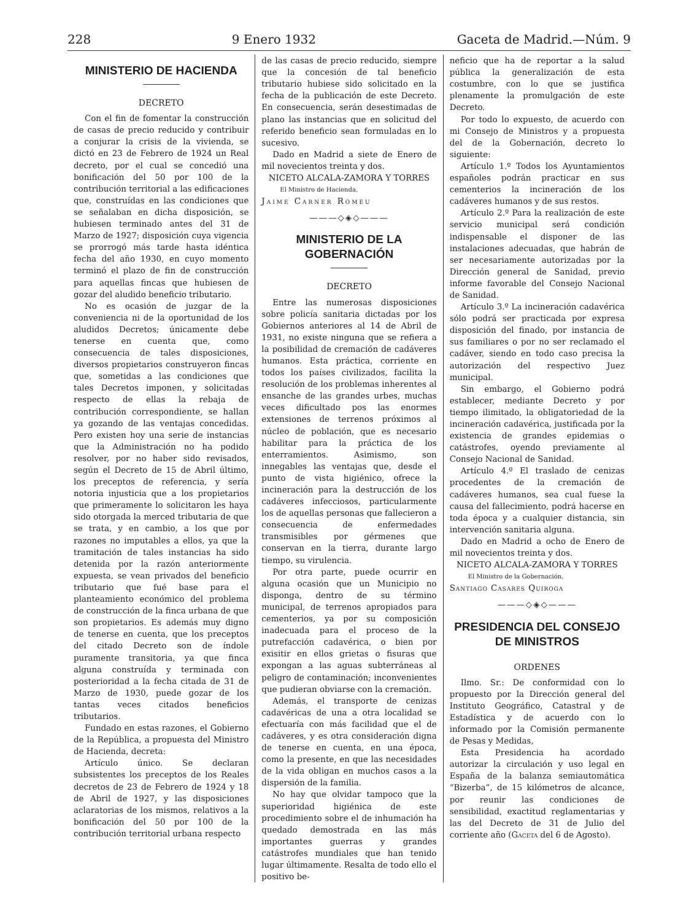228 9 Enero 1932 Gaceta de Madrid.—Núm. 9
MINISTERIO DE HACIENDA
DECRETO
Con el fin de fomentar la construcción de casas de precio reducido y contribuir a conjurar la crisis de la vivienda, se dictó en 23 de Febrero de 1924 un Real decreto, por el cual se concedió una bonificación del 50 por 100 de la contribución territorial a las edificaciones que, construídas en las condiciones que se señalaban en dicha disposición, se hubiesen terminado antes del 31 de Marzo de 1927; disposición cuya vigencia se prorrogó más tarde hasta idéntica fecha del año 1930, en cuyo momento terminó el plazo de fin de construcción para aquellas fincas que hubiesen de gozar del aludido beneficio tributario.
No es ocasión de juzgar de la conveniencia ni de la oportunidad de los aludidos Decretos; únicamente debe tenerse en cuenta que, como consecuencia de tales disposiciones, diversos propietarios construyeron fincas que, sometidas a las condiciones que tales Decretos imponen, y solicitadas respecto de ellas la rebaja de contribución correspondiente, se hallan ya gozando de las ventajas concedidas. Pero existen hoy una serie de instancias que la Administración no ha podido resolver, por no haber sido revisados, según el Decreto de 15 de Abril último, los preceptos de referencia, y sería notoria injusticia que a los propietarios que primeramente lo solicitaron les haya sido otorgada la merced tributaria de que se trata, y en cambio, a los que por razones no imputables a ellos, ya que la tramitación de tales instancias ha sido detenida por la razón anteriormente expuesta, se vean privados del beneficio tributario que fué base para el planteamiento económico del problema de construcción de la finca urbana de que son propietarios. Es además muy digno de tenerse en cuenta, que los preceptos del citado Decreto son de índole puramente transitoria, ya que finca alguna construída y terminada con posterioridad a la fecha citada de 31 de Marzo de 1930, puede gozar de los tantas veces citados beneficios tributarios.
Fundado en estas razones, el Gobierno de la República, a propuesta del Ministro de Hacienda, decreta:
Artículo único. Se declaran subsistentes los preceptos de los Reales decretos de 23 de Febrero de 1924 y 18 de Abril de 1927, y las disposiciones aclaratorias de los mismos, relativos a la bonificación del 50 por 100 de la contribución territorial urbana respecto
de las casas de precio reducido, siempre que la concesión de tal beneficio tributario hubiese sido solicitado en la fecha de la publicación de este Decreto. En consecuencia, serán desestimadas de plano las instancias que en solicitud del referido beneficio sean formuladas en lo sucesivo.
Dado en Madrid a siete de Enero de mil novecientos treinta y dos.
NICETO ALCALA-ZAMORA Y TORRES
El Ministro de Hacienda,
Jaime Carner Romeu
———◇◈◇———
MINISTERIO DE LA GOBERNACIÓN
DECRETO
Entre las numerosas disposiciones sobre policía sanitaria dictadas por los Gobiernos anteriores al 14 de Abril de 1931, no existe ninguna que se refiera a la posibilidad de cremación de cadáveres humanos. Esta práctica, corriente en todos los países civilizados, facilita la resolución de los problemas inherentes al ensanche de las grandes urbes, muchas veces dificultado pos las enormes extensiones de terrenos próximos al núcleo de población, que es necesario habilitar para la práctica de los enterramientos. Asimismo, son innegables las ventajas que, desde el punto de vista higiénico, ofrece la incineración para la destrucción de los cadáveres infecciosos, particularmente los de aquellas personas que fallecieron a consecuencia de enfermedades transmisibles por gérmenes que conservan en la tierra, durante largo tiempo, su virulencia.
Por otra parte, puede ocurrir en alguna ocasión que un Municipio no disponga, dentro de su término municipal, de terrenos apropiados para cementerios, ya por su composición inadecuada para el proceso de la putrefacción cadavérica, o bien por exisitir en ellos grietas o fisuras que expongan a las aguas subterráneas al peligro de contaminación; inconvenientes que pudieran obviarse con la cremación.
Además, el transporte de cenizas cadavéricas de una a otra localidad se efectuaría con más facilidad que el de cadáveres, y es otra consideración digna de tenerse en cuenta, en una época, como la presente, en que las necesidades de la vida obligan en muchos casos a la dispersión de la familia.
No hay que olvidar tampoco que la superioridad higiénica de este procedimiento sobre el de inhumación ha quedado demostrada en las más importantes guerras y grandes catástrofes mundiales que han tenido lugar últimamente. Resalta de todo ello el positivo be-
neficio que ha de reportar a la salud pública la generalización de esta costumbre, con lo que se justifica plenamente la promulgación de este Decreto.
Por todo lo expuesto, de acuerdo con mi Consejo de Ministros y a propuesta del de la Gobernación, decreto lo siguiente:
Artículo 1.º Todos los Ayuntamientos españoles podrán practicar en sus cementerios la incineración de los cadáveres humanos y de sus restos.
Artículo 2.º Para la realización de este servicio municipal será condición indispensable el disponer de las instalaciones adecuadas, que habrán de ser necesariamente autorizadas por la Dirección general de Sanidad, previo informe favorable del Consejo Nacional de Sanidad.
Artículo 3.º La incineración cadavérica sólo podrá ser practicada por expresa disposición del finado, por instancia de sus familiares o por no ser reclamado el cadáver, siendo en todo caso precisa la autorización del respectivo Juez municipal.
Sin embargo, el Gobierno podrá establecer, mediante Decreto y por tiempo ilimitado, la obligatoriedad de la incineración cadavérica, justificada por la existencia de grandes epidemias o catástrofes, oyendo previamente al Consejo Nacional de Sanidad.
Artículo 4.º El traslado de cenizas procedentes de la cremación de cadáveres humanos, sea cual fuese la causa del fallecimiento, podrá hacerse en toda época y a cualquier distancia, sin intervención sanitaria alguna.
Dado en Madrid a ocho de Enero de mil novecientos treinta y dos.
NICETO ALCALA-ZAMORA Y TORRES
El Ministro de la Gobernación,
Santiago Casares Quiroga
———◇◈◇———
PRESIDENCIA DEL CONSEJO
DE MINISTROS
ORDENES
Ilmo. Sr.: De conformidad con lo propuesto por la Dirección general del Instituto Geográfico, Catastral y de Estadística y de acuerdo con lo informado por la Comisión permanente de Pesas y Medidas,
Esta Presidencia ha acordado autorizar la circulación y uso legal en España de la balanza semiautomática “Bizerba”, de 15 kilómetros de alcance, por reunir las condiciones de sensibilidad, exactitud reglamentarias y las del Decreto de 31 de Julio del corriente año (Gaceta del 6 de Agosto).